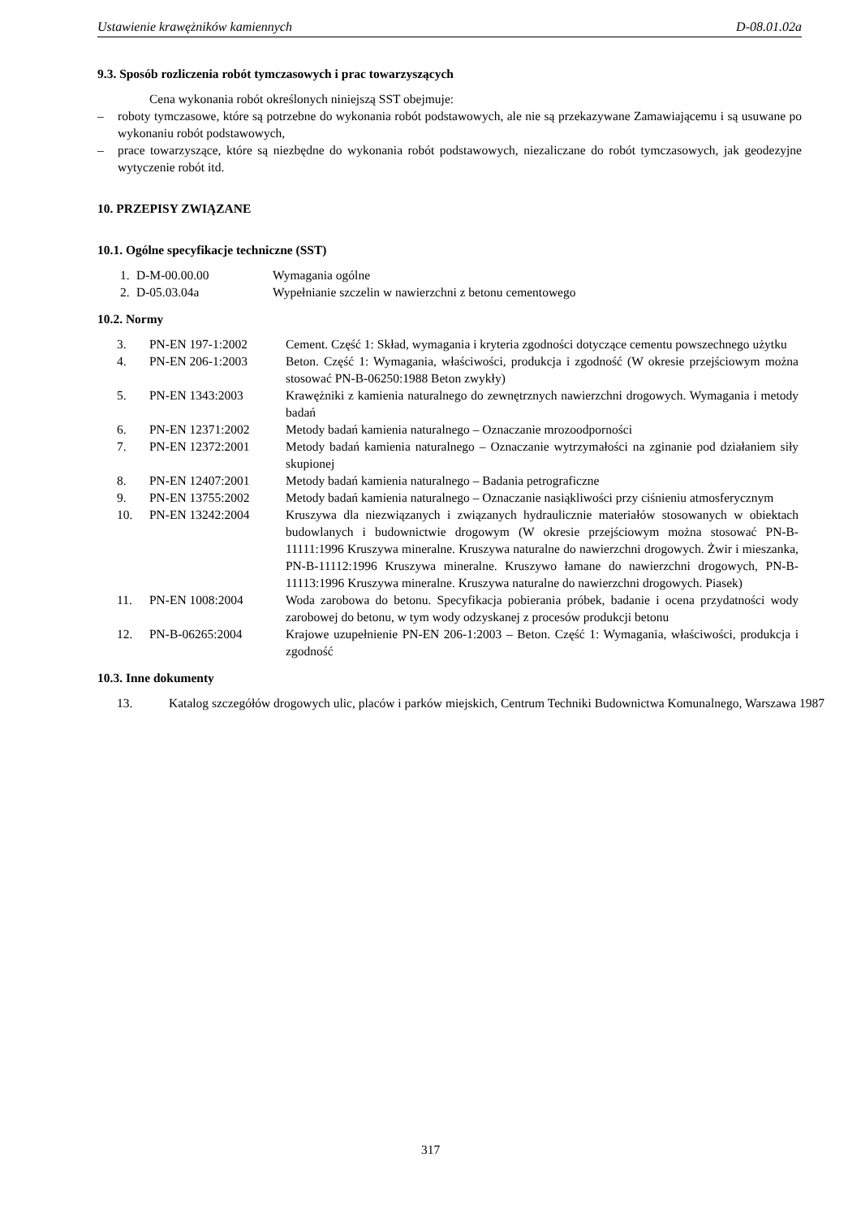Ustawienie krawężników kamiennych D-08.01.02a
9.3. Sposób rozliczenia robót tymczasowych i prac towarzyszących
Cena wykonania robót określonych niniejszą SST obejmuje:
– roboty tymczasowe, które są potrzebne do wykonania robót podstawowych, ale nie są przekazywane Zamawiającemu i są usuwane po wykonaniu robót podstawowych,
– prace towarzyszące, które są niezbędne do wykonania robót podstawowych, niezaliczane do robót tymczasowych, jak geodezyjne wytyczenie robót itd.
10. PRZEPISY ZWIĄZANE
10.1. Ogólne specyfikacje techniczne (SST)
| 1. | D-M-00.00.00 | Wymagania ogólne |
| 2. | D-05.03.04a | Wypełnianie szczelin w nawierzchni z betonu cementowego |
10.2. Normy
| 3. | PN-EN 197-1:2002 | Cement. Część 1: Skład, wymagania i kryteria zgodności dotyczące cementu powszechnego użytku |
| 4. | PN-EN 206-1:2003 | Beton. Część 1: Wymagania, właściwości, produkcja i zgodność (W okresie przejściowym można stosować PN-B-06250:1988 Beton zwykły) |
| 5. | PN-EN 1343:2003 | Krawężniki z kamienia naturalnego do zewnętrznych nawierzchni drogowych. Wymagania i metody badań |
| 6. | PN-EN 12371:2002 | Metody badań kamienia naturalnego – Oznaczanie mrozoodporności |
| 7. | PN-EN 12372:2001 | Metody badań kamienia naturalnego – Oznaczanie wytrzymałości na zginanie pod działaniem siły skupionej |
| 8. | PN-EN 12407:2001 | Metody badań kamienia naturalnego – Badania petrograficzne |
| 9. | PN-EN 13755:2002 | Metody badań kamienia naturalnego – Oznaczanie nasiąkliwości przy ciśnieniu atmosferycznym |
| 10. | PN-EN 13242:2004 | Kruszywa dla niezwiązanych i związanych hydraulicznie materiałów stosowanych w obiektach budowlanych i budownictwie drogowym (W okresie przejściowym można stosować PN-B-11111:1996 Kruszywa mineralne. Kruszywa naturalne do nawierzchni drogowych. Żwir i mieszanka, PN-B-11112:1996 Kruszywa mineralne. Kruszywo łamane do nawierzchni drogowych, PN-B-11113:1996 Kruszywa mineralne. Kruszywa naturalne do nawierzchni drogowych. Piasek) |
| 11. | PN-EN 1008:2004 | Woda zarobowa do betonu. Specyfikacja pobierania próbek, badanie i ocena przydatności wody zarobowej do betonu, w tym wody odzyskanej z procesów produkcji betonu |
| 12. | PN-B-06265:2004 | Krajowe uzupełnienie PN-EN 206-1:2003 – Beton. Część 1: Wymagania, właściwości, produkcja i zgodność |
10.3. Inne dokumenty
| 13. | Katalog szczegółów drogowych ulic, placów i parków miejskich, Centrum Techniki Budownictwa Komunalnego, Warszawa 1987 |
317